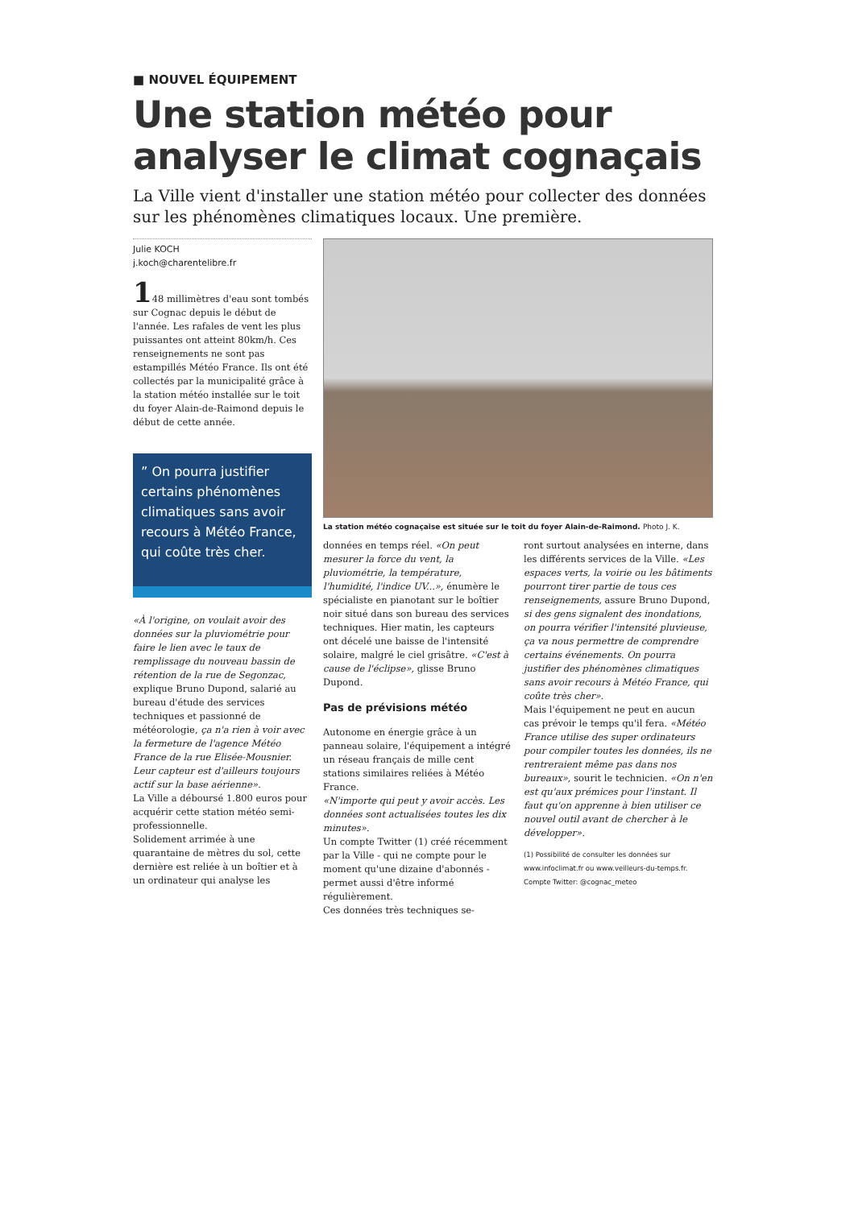■ NOUVEL ÉQUIPEMENT
Une station météo pour analyser le climat cognaçais
La Ville vient d'installer une station météo pour collecter des données sur les phénomènes climatiques locaux. Une première.
Julie KOCH
j.koch@charentelibre.fr
148 millimètres d'eau sont tombés sur Cognac depuis le début de l'année. Les rafales de vent les plus puissantes ont atteint 80km/h. Ces renseignements ne sont pas estampillés Météo France. Ils ont été collectés par la municipalité grâce à la station météo installée sur le toit du foyer Alain-de-Raimond depuis le début de cette année.
” On pourra justifier certains phénomènes climatiques sans avoir recours à Météo France, qui coûte très cher.
«À l'origine, on voulait avoir des données sur la pluviométrie pour faire le lien avec le taux de remplissage du nouveau bassin de rétention de la rue de Segonzac, explique Bruno Dupond, salarié au bureau d'étude des services techniques et passionné de météorologie, ça n'a rien à voir avec la fermeture de l'agence Météo France de la rue Elisée-Mousnier. Leur capteur est d'ailleurs toujours actif sur la base aérienne».
La Ville a déboursé 1.800 euros pour acquérir cette station météo semi-professionnelle.
Solidement arrimée à une quarantaine de mètres du sol, cette dernière est reliée à un boîtier et à un ordinateur qui analyse les
La station météo cognaçaise est située sur le toit du foyer Alain-de-Raimond. Photo J. K.
données en temps réel. «On peut mesurer la force du vent, la pluviométrie, la température, l'humidité, l'indice UV...», énumère le spécialiste en pianotant sur le boîtier noir situé dans son bureau des services techniques. Hier matin, les capteurs ont décelé une baisse de l'intensité solaire, malgré le ciel grisâtre. «C'est à cause de l'éclipse», glisse Bruno Dupond.
Pas de prévisions météo
Autonome en énergie grâce à un panneau solaire, l'équipement a intégré un réseau français de mille cent stations similaires reliées à Météo France.
«N'importe qui peut y avoir accès. Les données sont actualisées toutes les dix minutes».
Un compte Twitter (1) créé récemment par la Ville - qui ne compte pour le moment qu'une dizaine d'abonnés - permet aussi d'être informé régulièrement.
Ces données très techniques se-
ront surtout analysées en interne, dans les différents services de la Ville. «Les espaces verts, la voirie ou les bâtiments pourront tirer partie de tous ces renseignements, assure Bruno Dupond, si des gens signalent des inondations, on pourra vérifier l'intensité pluvieuse, ça va nous permettre de comprendre certains événements. On pourra justifier des phénomènes climatiques sans avoir recours à Météo France, qui coûte très cher».
Mais l'équipement ne peut en aucun cas prévoir le temps qu'il fera. «Météo France utilise des super ordinateurs pour compiler toutes les données, ils ne rentreraient même pas dans nos bureaux», sourit le technicien. «On n'en est qu'aux prémices pour l'instant. Il faut qu'on apprenne à bien utiliser ce nouvel outil avant de chercher à le développer».
(1) Possibilité de consulter les données sur www.infoclimat.fr ou www.veilleurs-du-temps.fr. Compte Twitter: @cognac_meteo